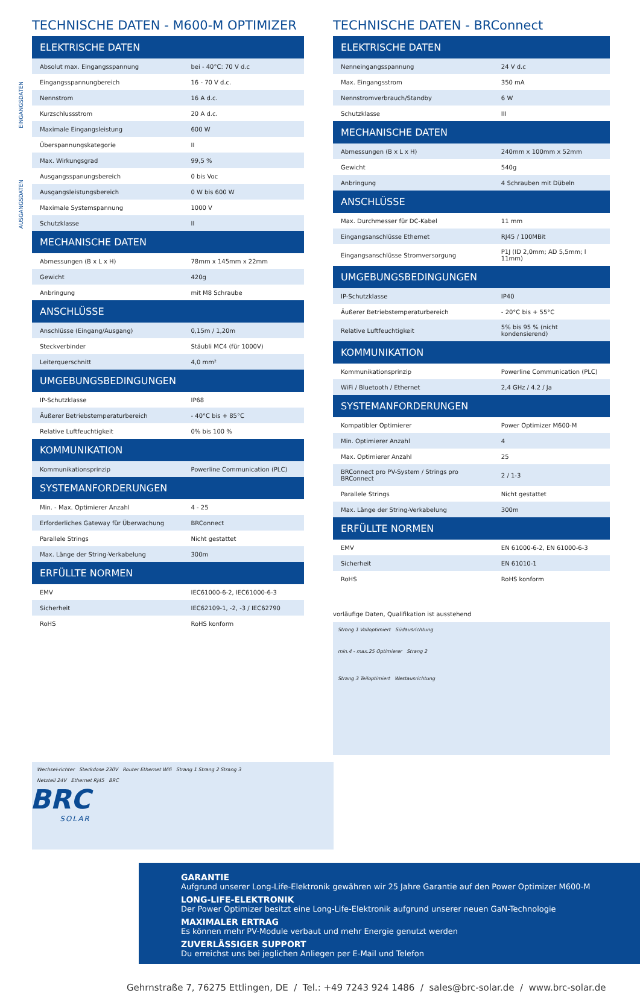EINGANGSDATEN
AUSGANGSDATEN
TECHNISCHE DATEN - M600-M OPTIMIZER
| ELEKTRISCHE DATEN | |
| --- | --- |
| Absolut max. Eingangsspannung | bei - 40°C: 70 V d.c |
| Eingangsspannungbereich | 16 - 70 V d.c. |
| Nennstrom | 16 A d.c. |
| Kurzschlussstrom | 20 A d.c. |
| Maximale Eingangsleistung | 600 W |
| Überspannungskategorie | II |
| Max. Wirkungsgrad | 99,5 % |
| Ausgangsspanungsbereich | 0 bis Voc |
| Ausgangsleistungsbereich | 0 W bis 600 W |
| Maximale Systemspannung | 1000 V |
| Schutzklasse | II |
| MECHANISCHE DATEN | |
| Abmessungen (B x L x H) | 78mm x 145mm x 22mm |
| Gewicht | 420g |
| Anbringung | mit M8 Schraube |
| ANSCHLÜSSE | |
| Anschlüsse (Eingang/Ausgang) | 0,15m / 1,20m |
| Steckverbinder | Stäubli MC4 (für 1000V) |
| Leiterquerschnitt | 4,0 mm² |
| UMGEBUNGSBEDINGUNGEN | |
| IP-Schutzklasse | IP68 |
| Äußerer Betriebstemperaturbereich | - 40°C bis + 85°C |
| Relative Luftfeuchtigkeit | 0% bis 100 % |
| KOMMUNIKATION | |
| Kommunikationsprinzip | Powerline Communication (PLC) |
| SYSTEMANFORDERUNGEN | |
| Min. - Max. Optimierer Anzahl | 4 - 25 |
| Erforderliches Gateway für Überwachung | BRConnect |
| Parallele Strings | Nicht gestattet |
| Max. Länge der String-Verkabelung | 300m |
| ERFÜLLTE NORMEN | |
| EMV | IEC61000-6-2, IEC61000-6-3 |
| Sicherheit | IEC62109-1, -2, -3 / IEC62790 |
| RoHS | RoHS konform |
TECHNISCHE DATEN - BRConnect
| ELEKTRISCHE DATEN | |
| --- | --- |
| Nenneingangsspannung | 24 V d.c |
| Max. Eingangsstrom | 350 mA |
| Nennstromverbrauch/Standby | 6 W |
| Schutzklasse | III |
| MECHANISCHE DATEN | |
| Abmessungen (B x L x H) | 240mm x 100mm x 52mm |
| Gewicht | 540g |
| Anbringung | 4 Schrauben mit Dübeln |
| ANSCHLÜSSE | |
| Max. Durchmesser für DC-Kabel | 11 mm |
| Eingangsanschlüsse Ethernet | RJ45 / 100MBit |
| Eingangsanschlüsse Stromversorgung | P1J (ID 2,0mm; AD 5,5mm; l 11mm) |
| UMGEBUNGSBEDINGUNGEN | |
| IP-Schutzklasse | IP40 |
| Äußerer Betriebstemperaturbereich | - 20°C bis + 55°C |
| Relative Luftfeuchtigkeit | 5% bis 95 % (nicht kondensierend) |
| KOMMUNIKATION | |
| Kommunikationsprinzip | Powerline Communication (PLC) |
| WiFi / Bluetooth / Ethernet | 2,4 GHz / 4.2 / Ja |
| SYSTEMANFORDERUNGEN | |
| Kompatibler Optimierer | Power Optimizer M600-M |
| Min. Optimierer Anzahl | 4 |
| Max. Optimierer Anzahl | 25 |
| BRConnect pro PV-System / Strings pro BRConnect | 2 / 1-3 |
| Parallele Strings | Nicht gestattet |
| Max. Länge der String-Verkabelung | 300m |
| ERFÜLLTE NORMEN | |
| EMV | EN 61000-6-2, EN 61000-6-3 |
| Sicherheit | EN 61010-1 |
| RoHS | RoHS konform |
vorläufige Daten, Qualifikation ist ausstehend
Strong 1 Volloptimiert Südausrichtung
min.4 - max.25 Optimierer Strang 2
Strang 3 Teiloptimiert Westausrichtung
Wechsel-richter Steckdose 230V Router Ethernet Wifi Strang 1 Strang 2 Strang 3
Netzteil 24V Ethernet RJ45 BRC
BRC
SOLAR
GARANTIE
Aufgrund unserer Long-Life-Elektronik gewähren wir 25 Jahre Garantie auf den Power Optimizer M600-M
LONG-LIFE-ELEKTRONIK
Der Power Optimizer besitzt eine Long-Life-Elektronik aufgrund unserer neuen GaN-Technologie
MAXIMALER ERTRAG
Es können mehr PV-Module verbaut und mehr Energie genutzt werden
ZUVERLÄSSIGER SUPPORT
Du erreichst uns bei jeglichen Anliegen per E-Mail und Telefon
Gehrnstraße 7, 76275 Ettlingen, DE / Tel.: +49 7243 924 1486 / sales@brc-solar.de / www.brc-solar.de